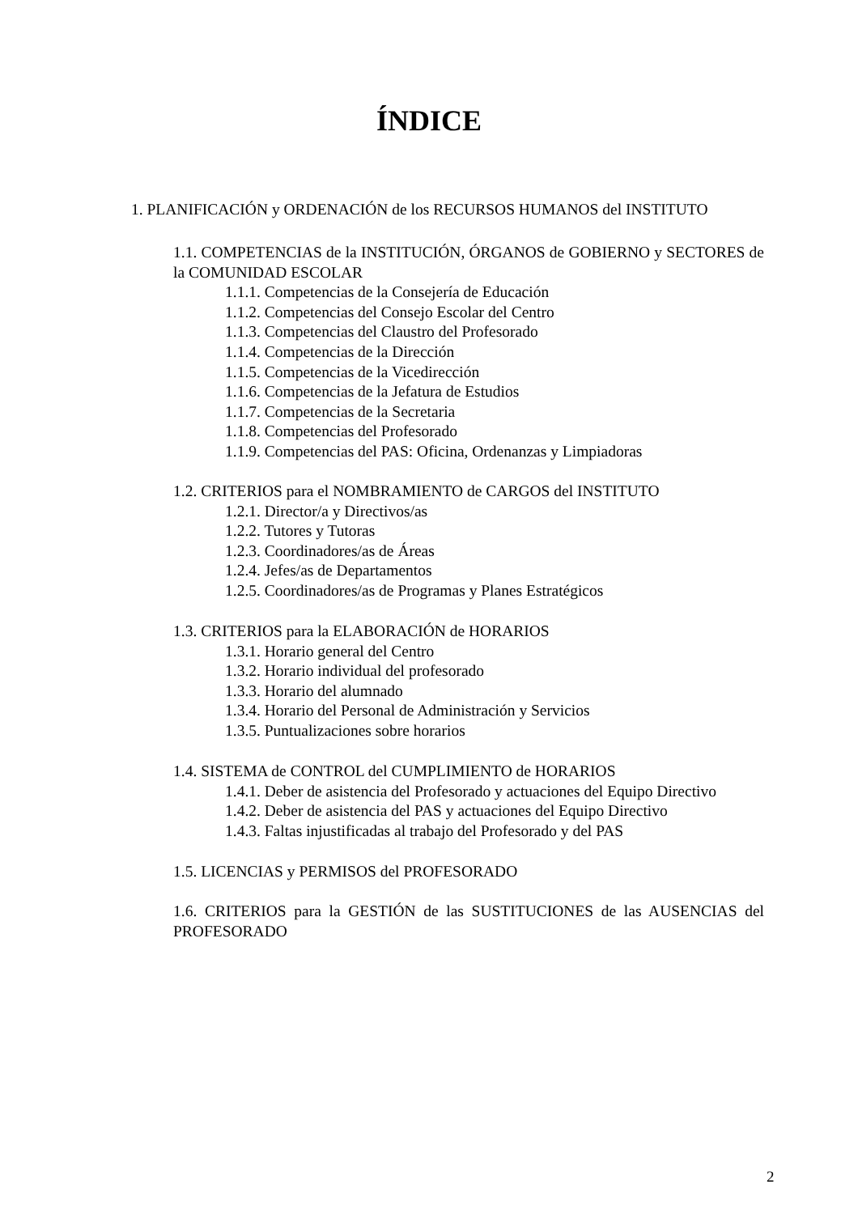ÍNDICE
1. PLANIFICACIÓN y ORDENACIÓN de los RECURSOS HUMANOS del INSTITUTO
1.1. COMPETENCIAS de la INSTITUCIÓN, ÓRGANOS de GOBIERNO y SECTORES de la COMUNIDAD ESCOLAR
1.1.1. Competencias de la Consejería de Educación
1.1.2. Competencias del Consejo Escolar del Centro
1.1.3. Competencias del Claustro del Profesorado
1.1.4. Competencias de la Dirección
1.1.5. Competencias de la Vicedirección
1.1.6. Competencias de la Jefatura de Estudios
1.1.7. Competencias de la Secretaria
1.1.8. Competencias del Profesorado
1.1.9. Competencias del PAS: Oficina, Ordenanzas y Limpiadoras
1.2. CRITERIOS para el NOMBRAMIENTO de CARGOS del INSTITUTO
1.2.1. Director/a y Directivos/as
1.2.2. Tutores y Tutoras
1.2.3. Coordinadores/as de Áreas
1.2.4. Jefes/as de Departamentos
1.2.5. Coordinadores/as de Programas y Planes Estratégicos
1.3. CRITERIOS para la ELABORACIÓN de HORARIOS
1.3.1. Horario general del Centro
1.3.2. Horario individual del profesorado
1.3.3. Horario del alumnado
1.3.4. Horario del Personal de Administración y Servicios
1.3.5. Puntualizaciones sobre horarios
1.4. SISTEMA de CONTROL del CUMPLIMIENTO de HORARIOS
1.4.1. Deber de asistencia del Profesorado y actuaciones del Equipo Directivo
1.4.2. Deber de asistencia del PAS y actuaciones del Equipo Directivo
1.4.3. Faltas injustificadas al trabajo del Profesorado y del PAS
1.5. LICENCIAS y PERMISOS del PROFESORADO
1.6. CRITERIOS para la GESTIÓN de las SUSTITUCIONES de las AUSENCIAS del PROFESORADO
2